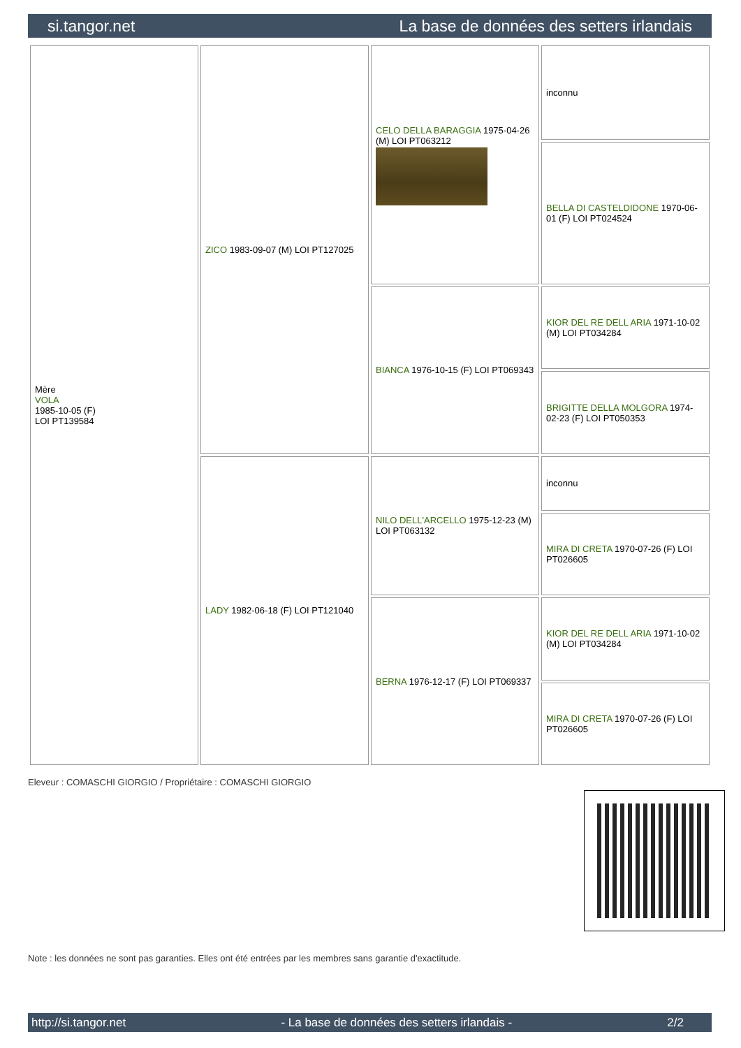si.tangor.net La base de données des setters irlandais
| Mère VOLA 1985-10-05 (F) LOI PT139584 | ZICO 1983-09-07 (M) LOI PT127025 | CELO DELLA BARAGGIA 1975-04-26 (M) LOI PT063212 | inconnu |
| | | | BELLA DI CASTELDIDONE 1970-06-01 (F) LOI PT024524 |
| | | BIANCA 1976-10-15 (F) LOI PT069343 | KIOR DEL RE DELL ARIA 1971-10-02 (M) LOI PT034284 |
| | | | BRIGITTE DELLA MOLGORA 1974-02-23 (F) LOI PT050353 |
| | LADY 1982-06-18 (F) LOI PT121040 | NILO DELL'ARCELLO 1975-12-23 (M) LOI PT063132 | inconnu |
| | | | MIRA DI CRETA 1970-07-26 (F) LOI PT026605 |
| | | BERNA 1976-12-17 (F) LOI PT069337 | KIOR DEL RE DELL ARIA 1971-10-02 (M) LOI PT034284 |
| | | | MIRA DI CRETA 1970-07-26 (F) LOI PT026605 |
Eleveur : COMASCHI GIORGIO / Propriétaire : COMASCHI GIORGIO
Note : les données ne sont pas garanties. Elles ont été entrées par les membres sans garantie d'exactitude.
http://si.tangor.net - La base de données des setters irlandais - 2/2